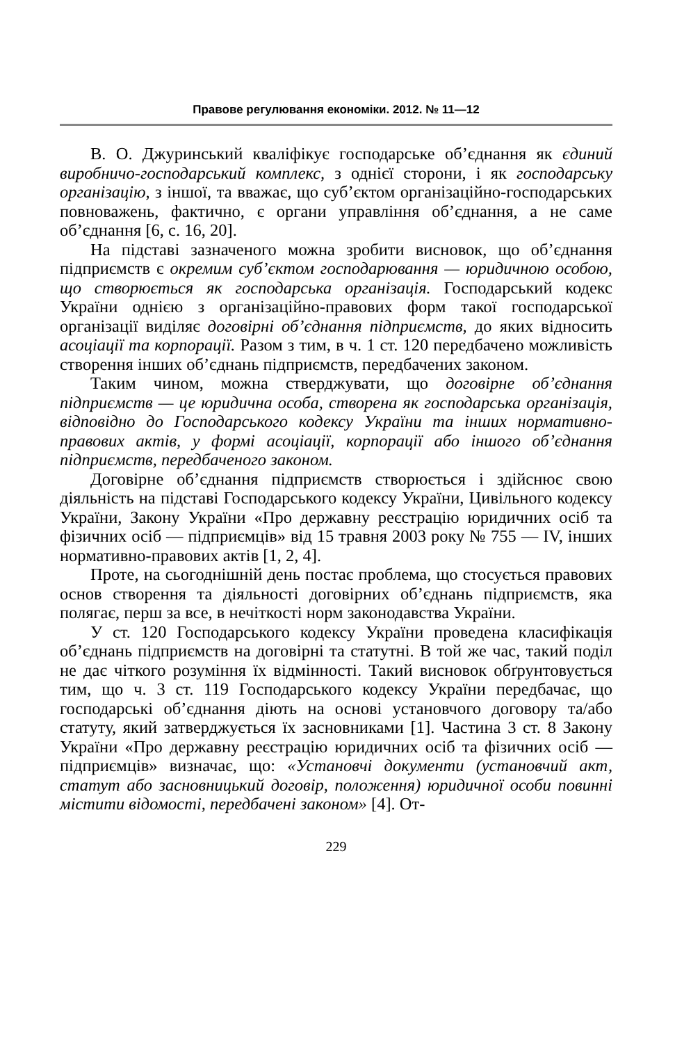Правове регулювання економіки. 2012. № 11—12
В. О. Джуринський кваліфікує господарське об’єднання як єдиний виробничо-господарський комплекс, з однієї сторони, і як господарську організацію, з іншої, та вважає, що суб’єктом організаційно-господарських повноважень, фактично, є органи управління об’єднання, а не саме об’єднання [6, с. 16, 20].
На підставі зазначеного можна зробити висновок, що об’єднання підприємств є окремим суб’єктом господарювання — юридичною особою, що створюється як господарська організація. Господарський кодекс України однією з організаційно-правових форм такої господарської організації виділяє договірні об’єднання підприємств, до яких відносить асоціації та корпорації. Разом з тим, в ч. 1 ст. 120 передбачено можливість створення інших об’єднань підприємств, передбачених законом.
Таким чином, можна стверджувати, що договірне об’єднання підприємств — це юридична особа, створена як господарська організація, відповідно до Господарського кодексу України та інших нормативно-правових актів, у формі асоціації, корпорації або іншого об’єднання підприємств, передбаченого законом.
Договірне об’єднання підприємств створюється і здійснює свою діяльність на підставі Господарського кодексу України, Цивільного кодексу України, Закону України «Про державну реєстрацію юридичних осіб та фізичних осіб — підприємців» від 15 травня 2003 року № 755 — IV, інших нормативно-правових актів [1, 2, 4].
Проте, на сьогоднішній день постає проблема, що стосується правових основ створення та діяльності договірних об’єднань підприємств, яка полягає, перш за все, в нечіткості норм законодавства України.
У ст. 120 Господарського кодексу України проведена класифікація об’єднань підприємств на договірні та статутні. В той же час, такий поділ не дає чіткого розуміння їх відмінності. Такий висновок обґрунтовується тим, що ч. 3 ст. 119 Господарського кодексу України передбачає, що господарські об’єднання діють на основі установчого договору та/або статуту, який затверджується їх засновниками [1]. Частина 3 ст. 8 Закону України «Про державну реєстрацію юридичних осіб та фізичних осіб — підприємців» визначає, що: «Установчі документи (установчий акт, статут або засновницький договір, положення) юридичної особи повинні містити відомості, передбачені законом» [4]. От-
229